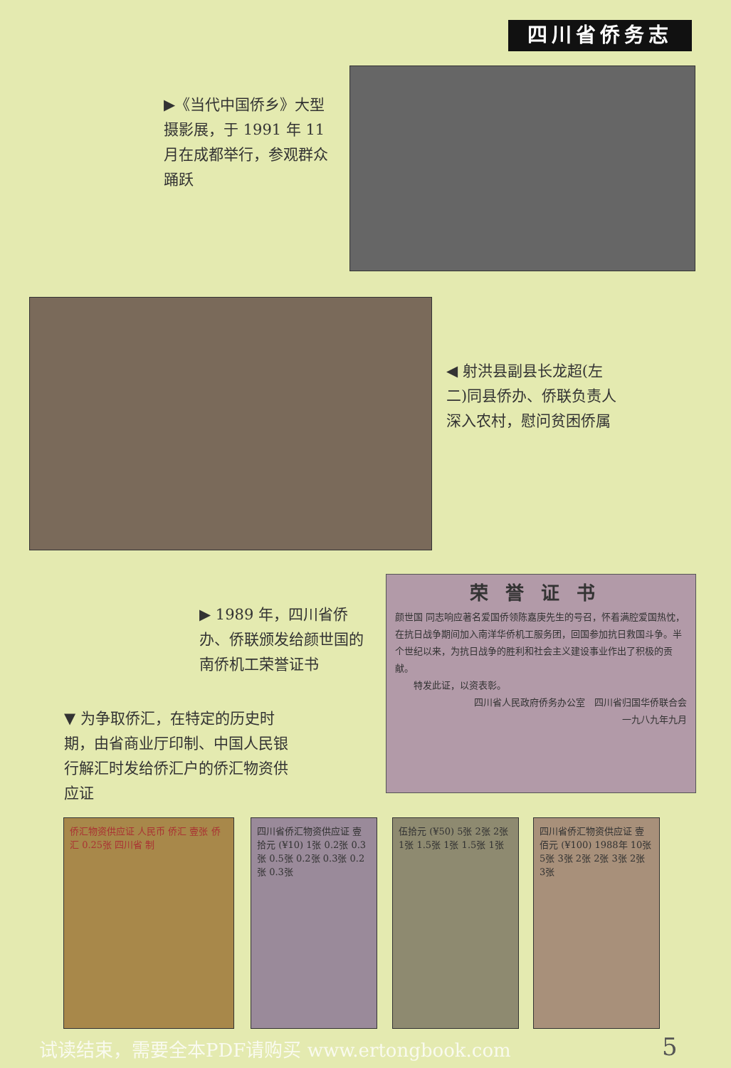四川省侨务志
▶《当代中国侨乡》大型摄影展，于 1991 年 11月在成都举行，参观群众踊跃
◀ 射洪县副县长龙超(左二)同县侨办、侨联负责人深入农村，慰问贫困侨属
▶ 1989 年，四川省侨办、侨联颁发给颜世国的南侨机工荣誉证书
荣誉证书
颜世国 同志响应著名爱国侨领陈嘉庚先生的号召，怀着满腔爱国热忱，在抗日战争期间加入南洋华侨机工服务团，回国参加抗日救国斗争。半个世纪以来，为抗日战争的胜利和社会主义建设事业作出了积极的贡献。
　　特发此证，以资表彰。
四川省人民政府侨务办公室　四川省归国华侨联合会
一九八九年九月
▼ 为争取侨汇，在特定的历史时期，由省商业厅印制、中国人民银行解汇时发给侨汇户的侨汇物资供应证
侨汇物资供应证 人民币 侨汇 壹张 侨汇 0.25张 四川省 制
四川省侨汇物资供应证 壹拾元 (¥10) 1张 0.2张 0.3张 0.5张 0.2张 0.3张 0.2张 0.3张
伍拾元 (¥50) 5张 2张 2张 1张 1.5张 1张 1.5张 1张
四川省侨汇物资供应证 壹佰元 (¥100) 1988年 10张 5张 3张 2张 2张 3张 2张 3张
试读结束，需要全本PDF请购买 www.ertongbook.com
5